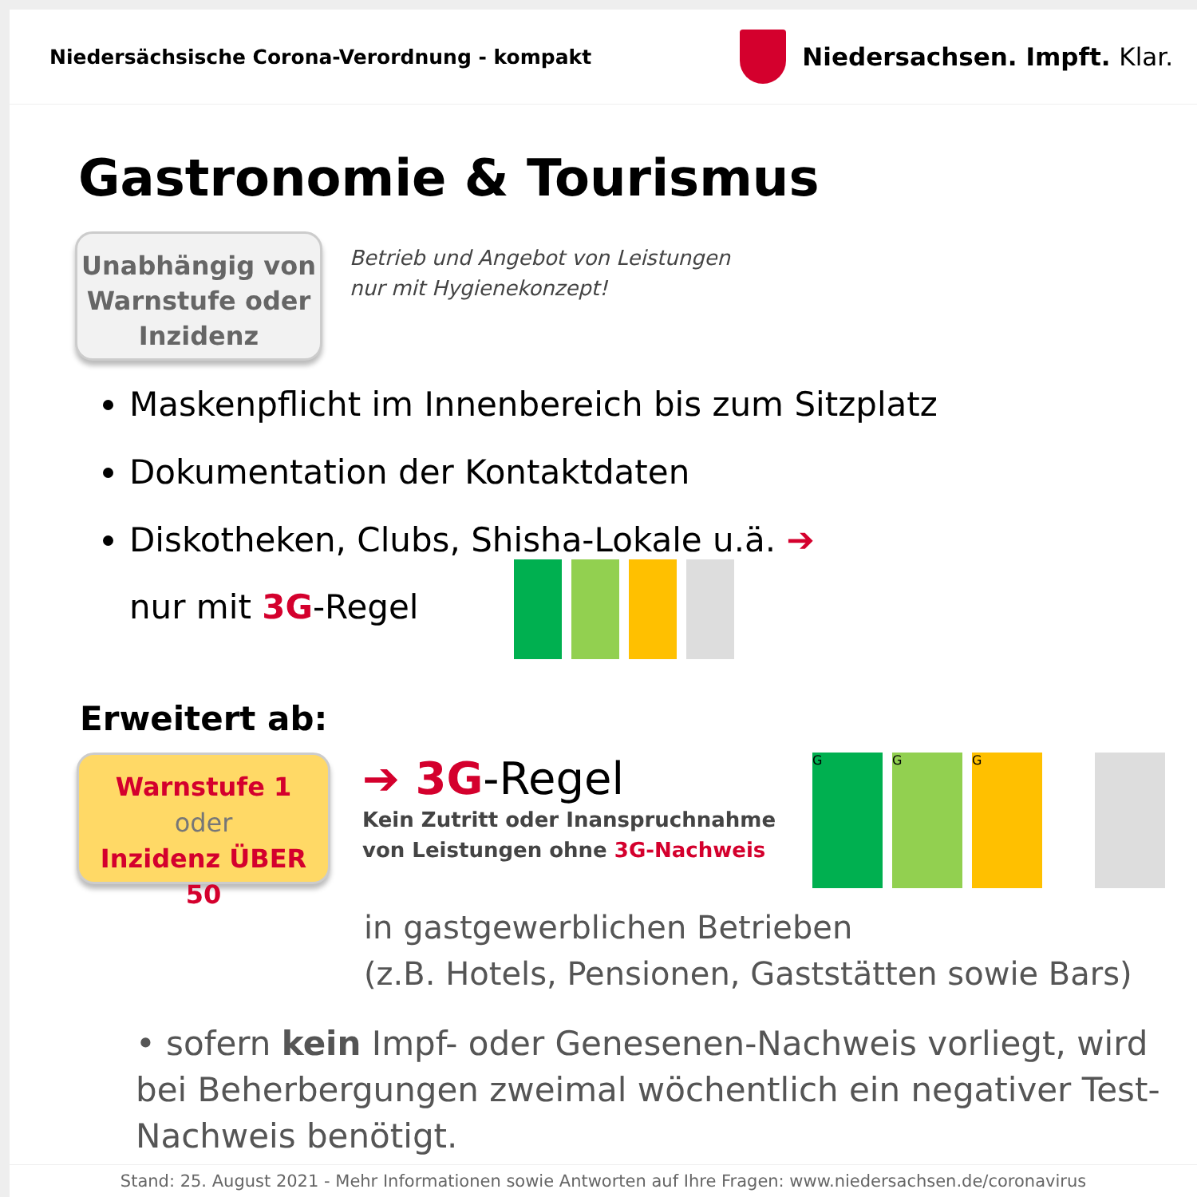Niedersächsische Corona-Verordnung - kompakt
Niedersachsen. Impft. Klar.
Gastronomie & Tourismus
Unabhängig von Warnstufe oder Inzidenz
Betrieb und Angebot von Leistungen
nur mit Hygienekonzept!
Maskenpflicht im Innenbereich bis zum Sitzplatz
Dokumentation der Kontaktdaten
Diskotheken, Clubs, Shisha-Lokale u.ä. ➔
nur mit 3G-Regel
Erweitert ab:
Warnstufe 1
oder
Inzidenz ÜBER 50
➔ 3G-Regel
Kein Zutritt oder Inanspruchnahme
von Leistungen ohne 3G-Nachweis
GGG
in gastgewerblichen Betrieben
(z.B. Hotels, Pensionen, Gaststätten sowie Bars)
• sofern kein Impf- oder Genesenen-Nachweis vorliegt, wird bei Beherbergungen zweimal wöchentlich ein negativer Test-Nachweis benötigt.
Stand: 25. August 2021 - Mehr Informationen sowie Antworten auf Ihre Fragen: www.niedersachsen.de/coronavirus